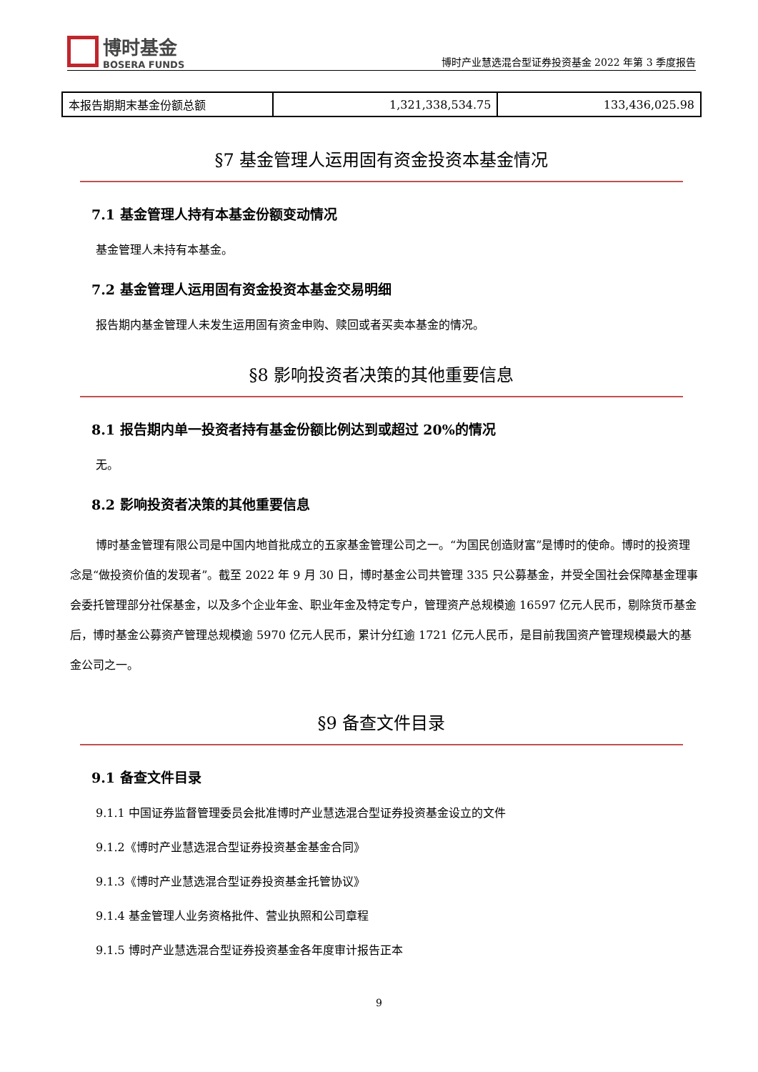博时基金
BOSERA FUNDS
博时产业慧选混合型证券投资基金 2022 年第 3 季度报告
| 本报告期期末基金份额总额 | 1,321,338,534.75 | 133,436,025.98 |
§7 基金管理人运用固有资金投资本基金情况
7.1 基金管理人持有本基金份额变动情况
基金管理人未持有本基金。
7.2 基金管理人运用固有资金投资本基金交易明细
报告期内基金管理人未发生运用固有资金申购、赎回或者买卖本基金的情况。
§8 影响投资者决策的其他重要信息
8.1 报告期内单一投资者持有基金份额比例达到或超过 20%的情况
无。
8.2 影响投资者决策的其他重要信息
博时基金管理有限公司是中国内地首批成立的五家基金管理公司之一。“为国民创造财富”是博时的使命。博时的投资理念是“做投资价值的发现者”。截至 2022 年 9 月 30 日，博时基金公司共管理 335 只公募基金，并受全国社会保障基金理事会委托管理部分社保基金，以及多个企业年金、职业年金及特定专户，管理资产总规模逾 16597 亿元人民币，剔除货币基金后，博时基金公募资产管理总规模逾 5970 亿元人民币，累计分红逾 1721 亿元人民币，是目前我国资产管理规模最大的基金公司之一。
§9 备查文件目录
9.1 备查文件目录
9.1.1 中国证券监督管理委员会批准博时产业慧选混合型证券投资基金设立的文件
9.1.2《博时产业慧选混合型证券投资基金基金合同》
9.1.3《博时产业慧选混合型证券投资基金托管协议》
9.1.4 基金管理人业务资格批件、营业执照和公司章程
9.1.5 博时产业慧选混合型证券投资基金各年度审计报告正本
9